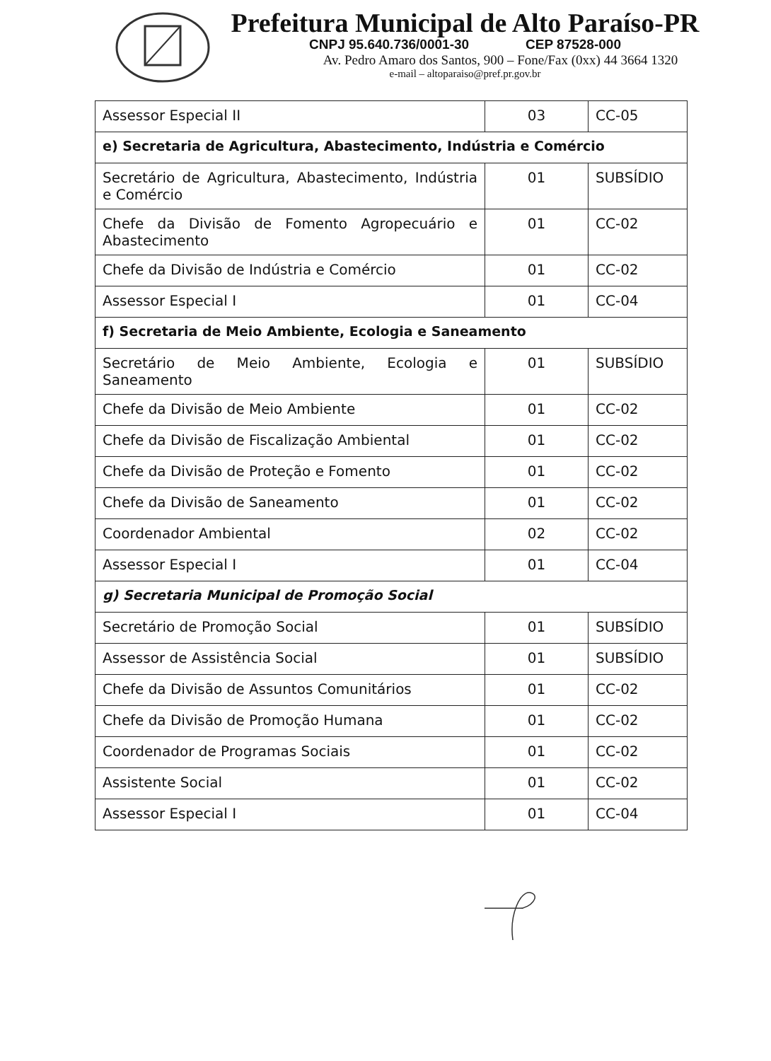Prefeitura Municipal de Alto Paraíso-PR
CNPJ 95.640.736/0001-30 CEP 87528-000
Av. Pedro Amaro dos Santos, 900 – Fone/Fax (0xx) 44 3664 1320
e-mail – altoparaiso@pref.pr.gov.br
| Assessor Especial II | 03 | CC-05 |
| e) Secretaria de Agricultura, Abastecimento, Indústria e Comércio | | |
| Secretário de Agricultura, Abastecimento, Indústria e Comércio | 01 | SUBSÍDIO |
| Chefe da Divisão de Fomento Agropecuário e Abastecimento | 01 | CC-02 |
| Chefe da Divisão de Indústria e Comércio | 01 | CC-02 |
| Assessor Especial I | 01 | CC-04 |
| f) Secretaria de Meio Ambiente, Ecologia e Saneamento | | |
| Secretário de Meio Ambiente, Ecologia e Saneamento | 01 | SUBSÍDIO |
| Chefe da Divisão de Meio Ambiente | 01 | CC-02 |
| Chefe da Divisão de Fiscalização Ambiental | 01 | CC-02 |
| Chefe da Divisão de Proteção e Fomento | 01 | CC-02 |
| Chefe da Divisão de Saneamento | 01 | CC-02 |
| Coordenador Ambiental | 02 | CC-02 |
| Assessor Especial I | 01 | CC-04 |
| g) Secretaria Municipal de Promoção Social | | |
| Secretário de Promoção Social | 01 | SUBSÍDIO |
| Assessor de Assistência Social | 01 | SUBSÍDIO |
| Chefe da Divisão de Assuntos Comunitários | 01 | CC-02 |
| Chefe da Divisão de Promoção Humana | 01 | CC-02 |
| Coordenador de Programas Sociais | 01 | CC-02 |
| Assistente Social | 01 | CC-02 |
| Assessor Especial I | 01 | CC-04 |